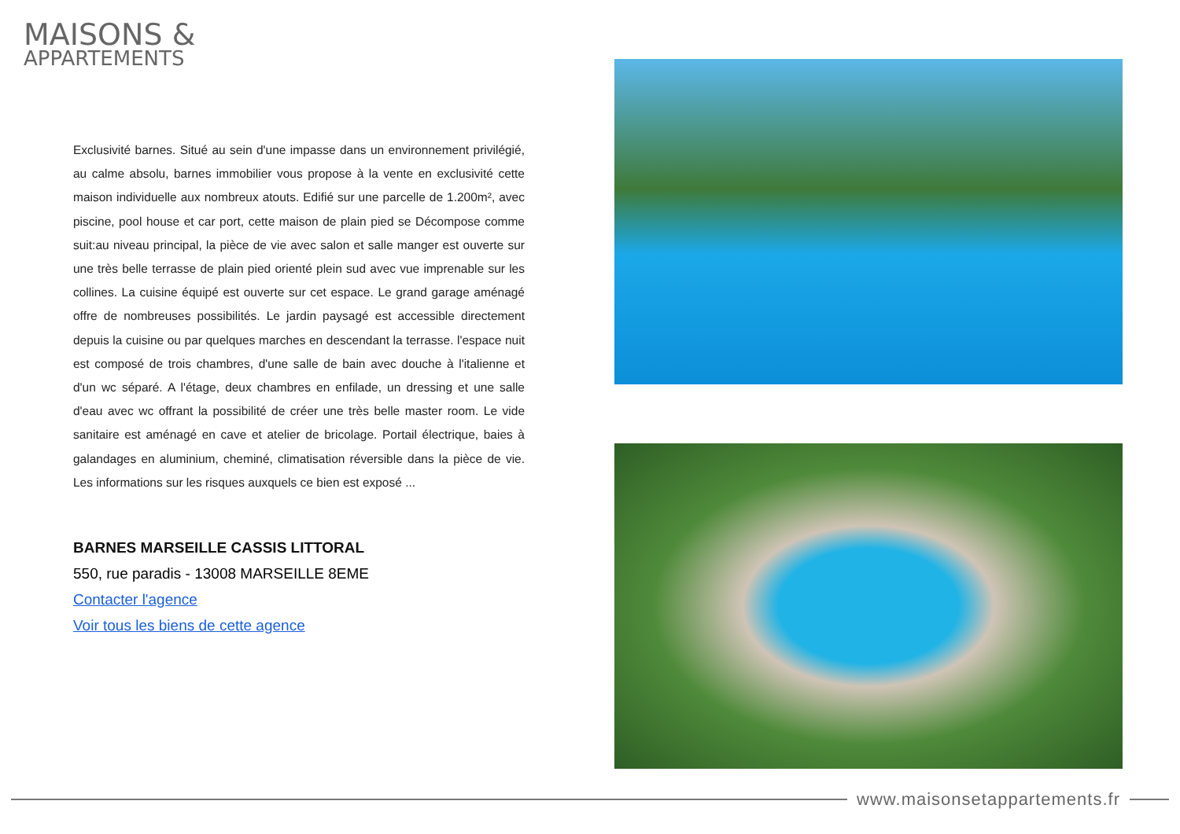MAISONS &
APPARTEMENTS
Exclusivité barnes. Situé au sein d'une impasse dans un environnement privilégié, au calme absolu, barnes immobilier vous propose à la vente en exclusivité cette maison individuelle aux nombreux atouts. Edifié sur une parcelle de 1.200m², avec piscine, pool house et car port, cette maison de plain pied se Décompose comme suit:au niveau principal, la pièce de vie avec salon et salle manger est ouverte sur une très belle terrasse de plain pied orienté plein sud avec vue imprenable sur les collines. La cuisine équipé est ouverte sur cet espace. Le grand garage aménagé offre de nombreuses possibilités. Le jardin paysagé est accessible directement depuis la cuisine ou par quelques marches en descendant la terrasse. l'espace nuit est composé de trois chambres, d'une salle de bain avec douche à l'italienne et d'un wc séparé. A l'étage, deux chambres en enfilade, un dressing et une salle d'eau avec wc offrant la possibilité de créer une très belle master room. Le vide sanitaire est aménagé en cave et atelier de bricolage. Portail électrique, baies à galandages en aluminium, cheminé, climatisation réversible dans la pièce de vie. Les informations sur les risques auxquels ce bien est exposé ...
BARNES MARSEILLE CASSIS LITTORAL
550, rue paradis - 13008 MARSEILLE 8EME
Contacter l'agence
Voir tous les biens de cette agence
www.maisonsetappartements.fr